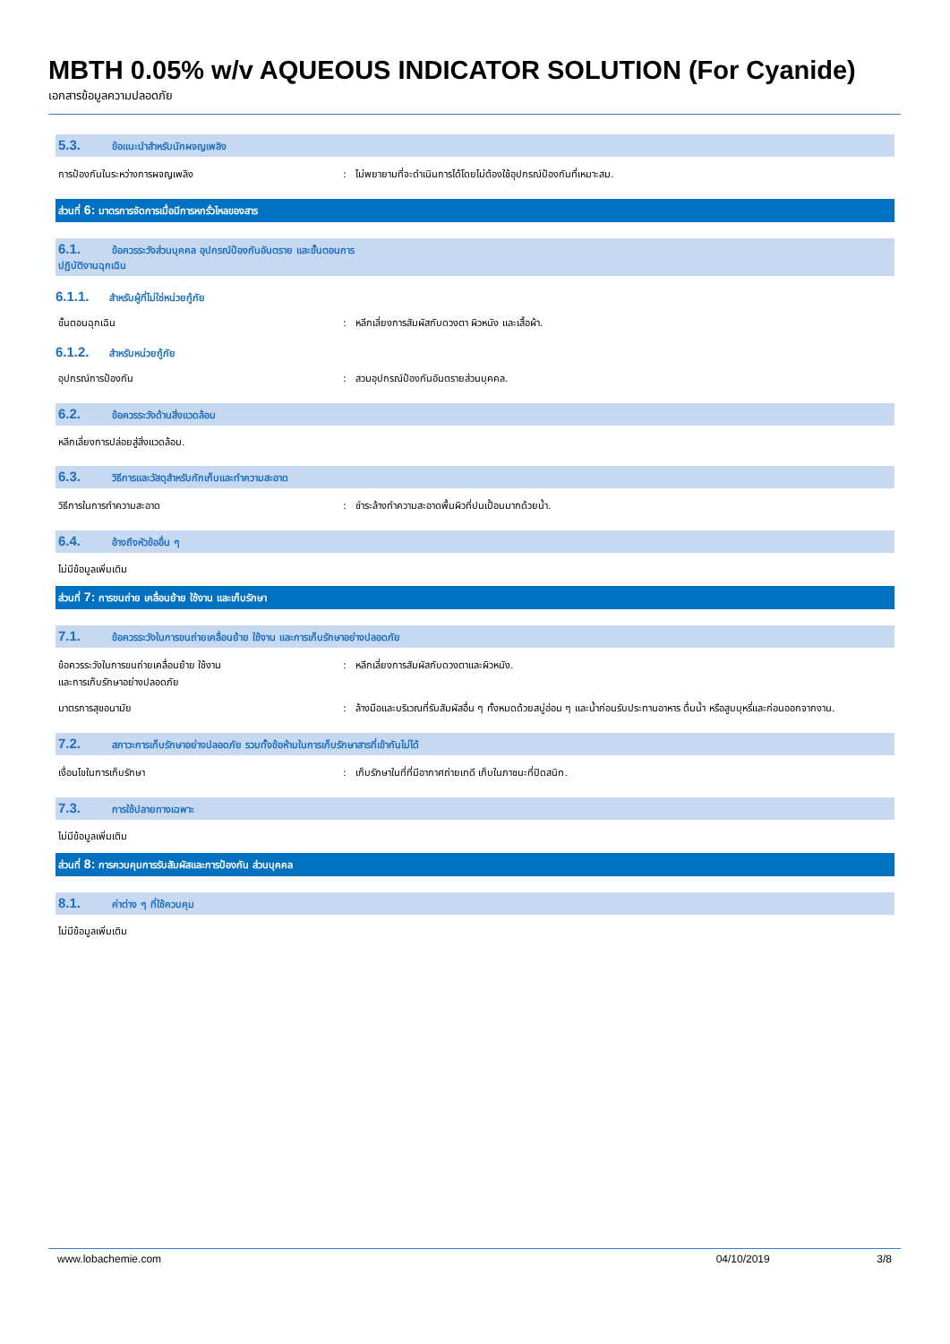MBTH 0.05% w/v AQUEOUS INDICATOR SOLUTION (For Cyanide)
เอกสารข้อมูลความปลอดภัย
5.3. ข้อแนะนำสำหรับนักผจญเพลิง
การป้องกันในระหว่างการผจญเพลิง : ไม่พยายามที่จะดำเนินการได้โดยไม่ต้องใช้อุปกรณ์ป้องกันที่เหมาะสม.
ส่วนที่ 6: มาตรการจัดการเมื่อมีการหกรั่วไหลของสาร
6.1. ข้อควรระวังส่วนบุคคล อุปกรณ์ป้องกันอันตราย และขั้นตอนการ
ปฏิบัติงานฉุกเฉิน
6.1.1. สำหรับผู้ที่ไม่ใช่หน่วยกู้ภัย
ขั้นตอนฉุกเฉิน : หลีกเลี่ยงการสัมผัสกับดวงตา ผิวหนัง และเสื้อผ้า.
6.1.2. สำหรับหน่วยกู้ภัย
อุปกรณ์การป้องกัน : สวมอุปกรณ์ป้องกันอันตรายส่วนบุคคล.
6.2. ข้อควรระวังด้านสิ่งแวดล้อม
หลีกเลี่ยงการปล่อยสู่สิ่งแวดล้อม.
6.3. วิธีการและวัสดุสำหรับกักเก็บและทำความสะอาด
วิธีการในการทำความสะอาด : ชำระล้างทำความสะอาดพื้นผิวที่ปนเปื้อนมากด้วยน้ำ.
6.4. อ้างถึงหัวข้ออื่น ๆ
ไม่มีข้อมูลเพิ่มเติม
ส่วนที่ 7: การขนถ่าย เคลื่อนย้าย ใช้งาน และเก็บรักษา
7.1. ข้อควรระวังในการขนถ่ายเคลื่อนย้าย ใช้งาน และการเก็บรักษาอย่างปลอดภัย
ข้อควรระวังในการขนถ่ายเคลื่อนย้าย ใช้งาน
และการเก็บรักษาอย่างปลอดภัย
: หลีกเลี่ยงการสัมผัสกับดวงตาและผิวหนัง.
มาตรการสุขอนามัย : ล้างมือและบริเวณที่รับสัมผัสอื่น ๆ ทั้งหมดด้วยสบู่อ่อน ๆ และน้ำก่อนรับประทานอาหาร ดื่มน้ำ หรือสูบบุหรี่และก่อนออกจากงาน.
7.2. สภาวะการเก็บรักษาอย่างปลอดภัย รวมทั้งข้อห้ามในการเก็บรักษาสารที่เข้ากันไม่ได้
เงื่อนไขในการเก็บรักษา : เก็บรักษาในที่ที่มีอากาศถ่ายเทดี เก็บในภาชนะที่ปิดสนิท.
7.3. การใช้ปลายทางเฉพาะ
ไม่มีข้อมูลเพิ่มเติม
ส่วนที่ 8: การควบคุมการรับสัมผัสและการป้องกัน ส่วนบุคคล
8.1. ค่าต่าง ๆ ที่ใช้ควบคุม
ไม่มีข้อมูลเพิ่มเติม
www.lobachemie.com 04/10/2019 3/8